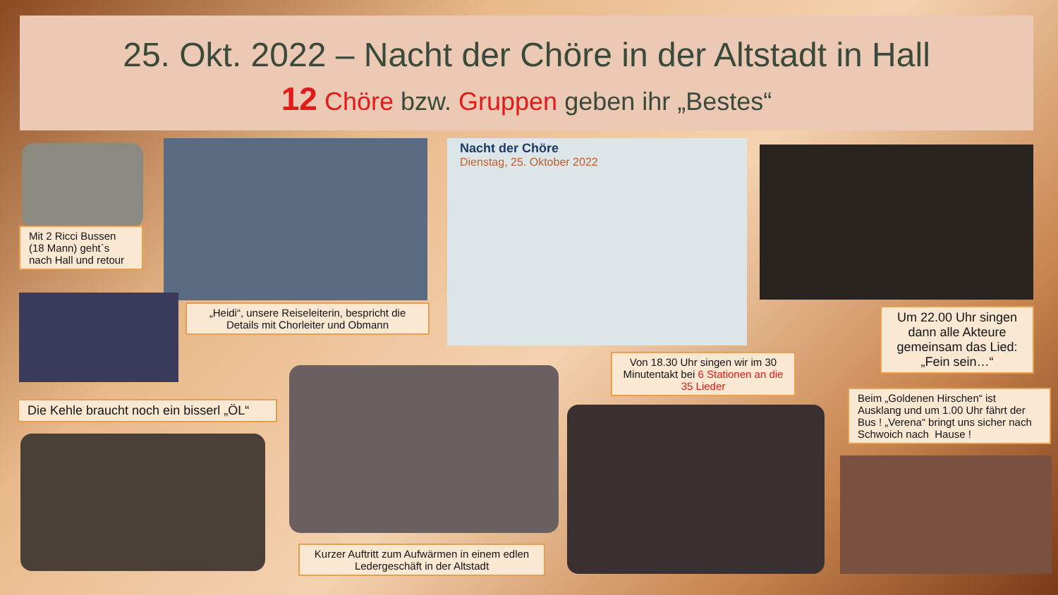25. Okt. 2022 – Nacht der Chöre in der Altstadt in Hall
12 Chöre bzw. Gruppen geben ihr „Bestes“
Mit 2 Ricci Bussen (18 Mann) geht`s nach Hall und retour
Nacht der Chöre
Dienstag, 25. Oktober 2022
„Heidi“, unsere Reiseleiterin, bespricht die Details mit Chorleiter und Obmann
Um 22.00 Uhr singen dann alle Akteure gemeinsam das Lied: „Fein sein…“
Von 18.30 Uhr singen wir im 30 Minutentakt bei 6 Stationen an die 35 Lieder
Beim „Goldenen Hirschen“ ist Ausklang und um 1.00 Uhr fährt der Bus ! „Verena“ bringt uns sicher nach Schwoich nach Hause !
Die Kehle braucht noch ein bisserl „ÖL“
Kurzer Auftritt zum Aufwärmen in einem edlen Ledergeschäft in der Altstadt